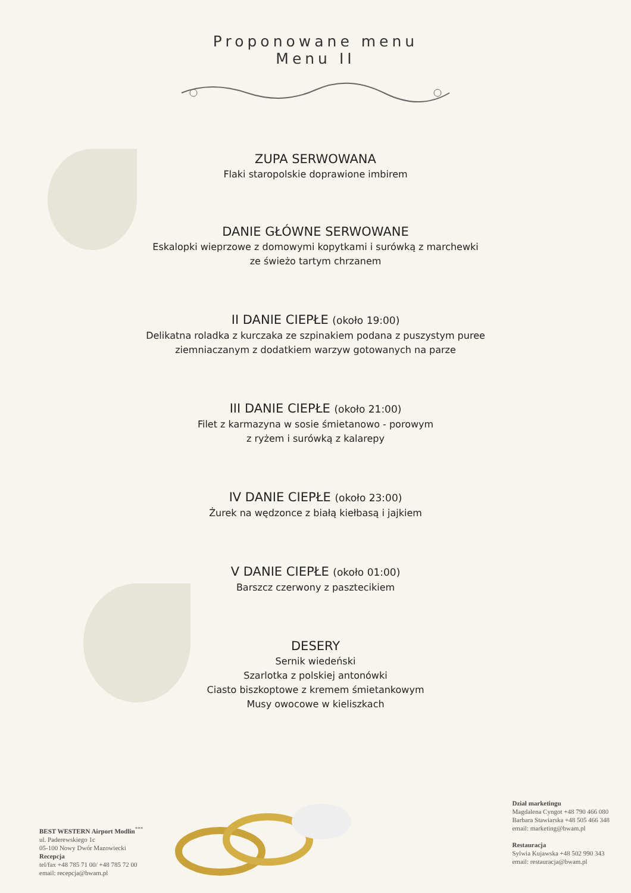Proponowane menu
Menu II
ZUPA SERWOWANA
Flaki staropolskie doprawione imbirem
DANIE GŁÓWNE SERWOWANE
Eskalopki wieprzowe z domowymi kopytkami i surówką z marchewki
ze świeżo tartym chrzanem
II DANIE CIEPŁE (około 19:00)
Delikatna roladka z kurczaka ze szpinakiem podana z puszystym puree
ziemniaczanym z dodatkiem warzyw gotowanych na parze
III DANIE CIEPŁE (około 21:00)
Filet z karmazyna w sosie śmietanowo - porowym
z ryżem i surówką z kalarepy
IV DANIE CIEPŁE (około 23:00)
Żurek na wędzonce z białą kiełbasą i jajkiem
V DANIE CIEPŁE (około 01:00)
Barszcz czerwony z pasztecikiem
DESERY
Sernik wiedeński
Szarlotka z polskiej antonówki
Ciasto biszkoptowe z kremem śmietankowym
Musy owocowe w kieliszkach
BEST WESTERN Airport Modlin<sup>***</sup>
ul. Paderewskiego 1c
05-100 Nowy Dwór Mazowiecki
Recepcja
tel/fax +48 785 71 00/ +48 785 72 00
email: recepcja@bwam.pl
Dział marketingu
Magdalena Cyngot +48 790 466 080
Barbara Stawiarska +48 505 466 348
email: marketing@bwam.pl
Restauracja
Sylwia Kujawska +48 502 990 343
email: restauracja@bwam.pl